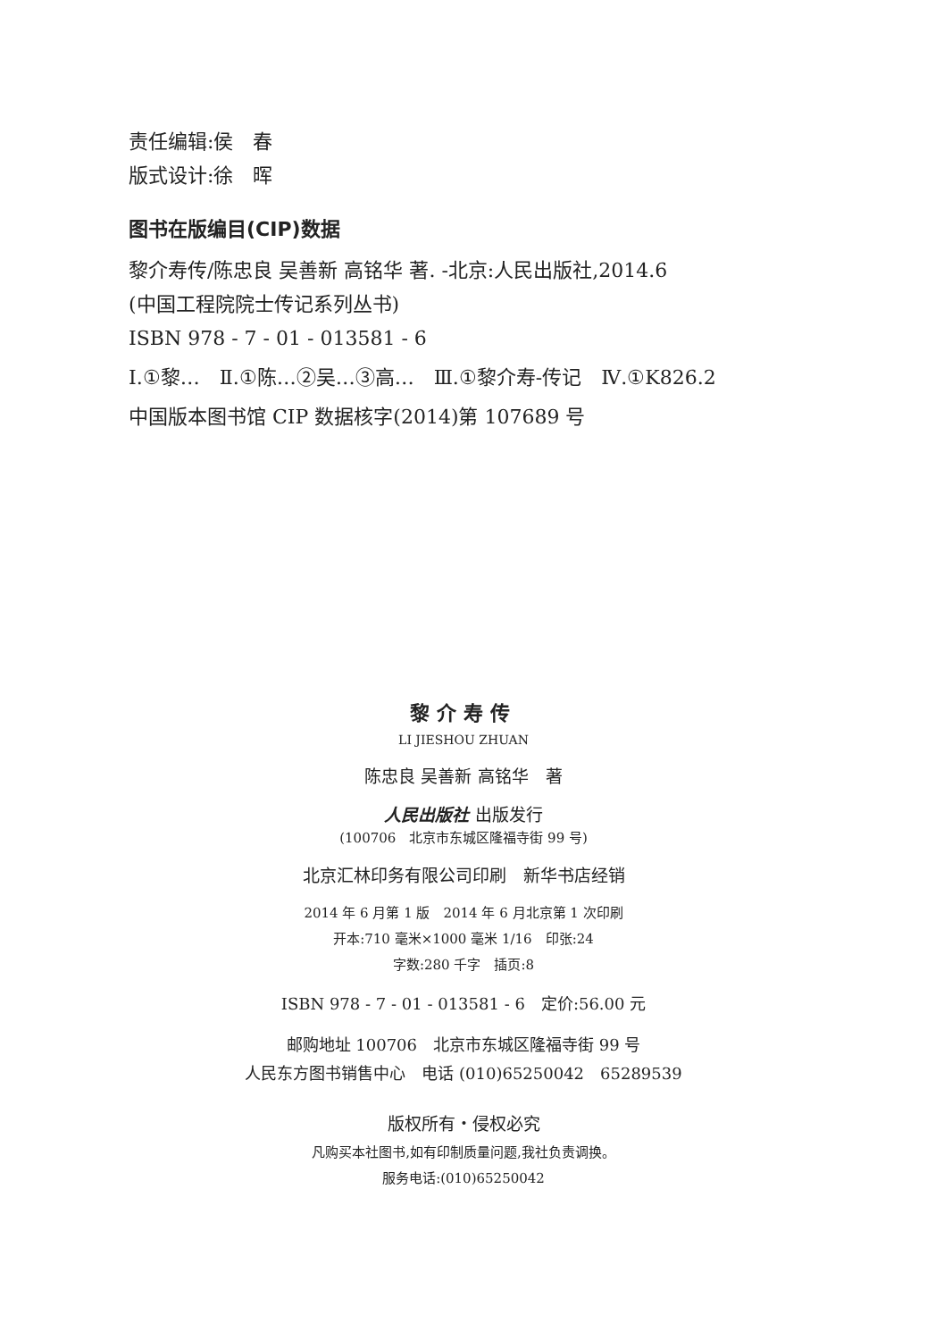责任编辑:侯　春
版式设计:徐　晖
图书在版编目(CIP)数据
黎介寿传/陈忠良 吴善新 高铭华 著. -北京:人民出版社,2014.6
(中国工程院院士传记系列丛书)
ISBN 978 - 7 - 01 - 013581 - 6
Ⅰ.①黎…　Ⅱ.①陈…②吴…③高…　Ⅲ.①黎介寿-传记　Ⅳ.①K826.2
中国版本图书馆 CIP 数据核字(2014)第 107689 号
黎介寿传
LI JIESHOU ZHUAN
陈忠良 吴善新 高铭华　著
人民出版社 出版发行
(100706　北京市东城区隆福寺街 99 号)
北京汇林印务有限公司印刷　新华书店经销
2014 年 6 月第 1 版　2014 年 6 月北京第 1 次印刷
开本:710 毫米×1000 毫米 1/16　印张:24
字数:280 千字　插页:8
ISBN 978 - 7 - 01 - 013581 - 6　定价:56.00 元
邮购地址 100706　北京市东城区隆福寺街 99 号
人民东方图书销售中心　电话 (010)65250042　65289539
版权所有・侵权必究
凡购买本社图书,如有印制质量问题,我社负责调换。
服务电话:(010)65250042